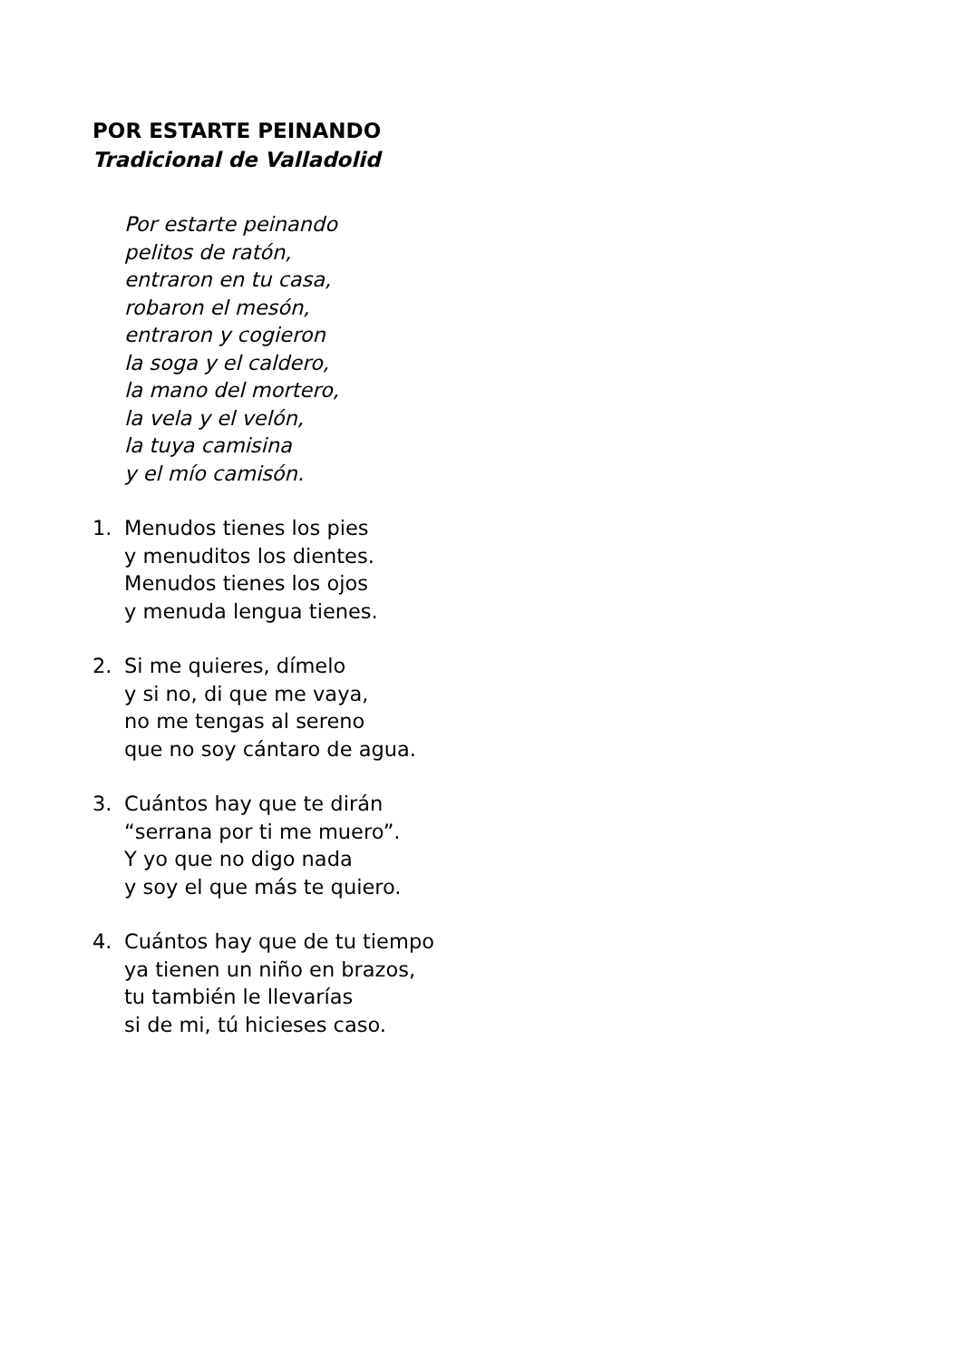POR ESTARTE PEINANDO
Tradicional de Valladolid
Por estarte peinando
pelitos de ratón,
entraron en tu casa,
robaron el mesón,
entraron y cogieron
la soga y el caldero,
la mano del mortero,
la vela y el velón,
la tuya camisina
y el mío camisón.
1. Menudos tienes los pies
y menuditos los dientes.
Menudos tienes los ojos
y menuda lengua tienes.
2. Si me quieres, dímelo
y si no, di que me vaya,
no me tengas al sereno
que no soy cántaro de agua.
3. Cuántos hay que te dirán
“serrana por ti me muero”.
Y yo que no digo nada
y soy el que más te quiero.
4. Cuántos hay que de tu tiempo
ya tienen un niño en brazos,
tu también le llevarías
si de mi, tú hicieses caso.